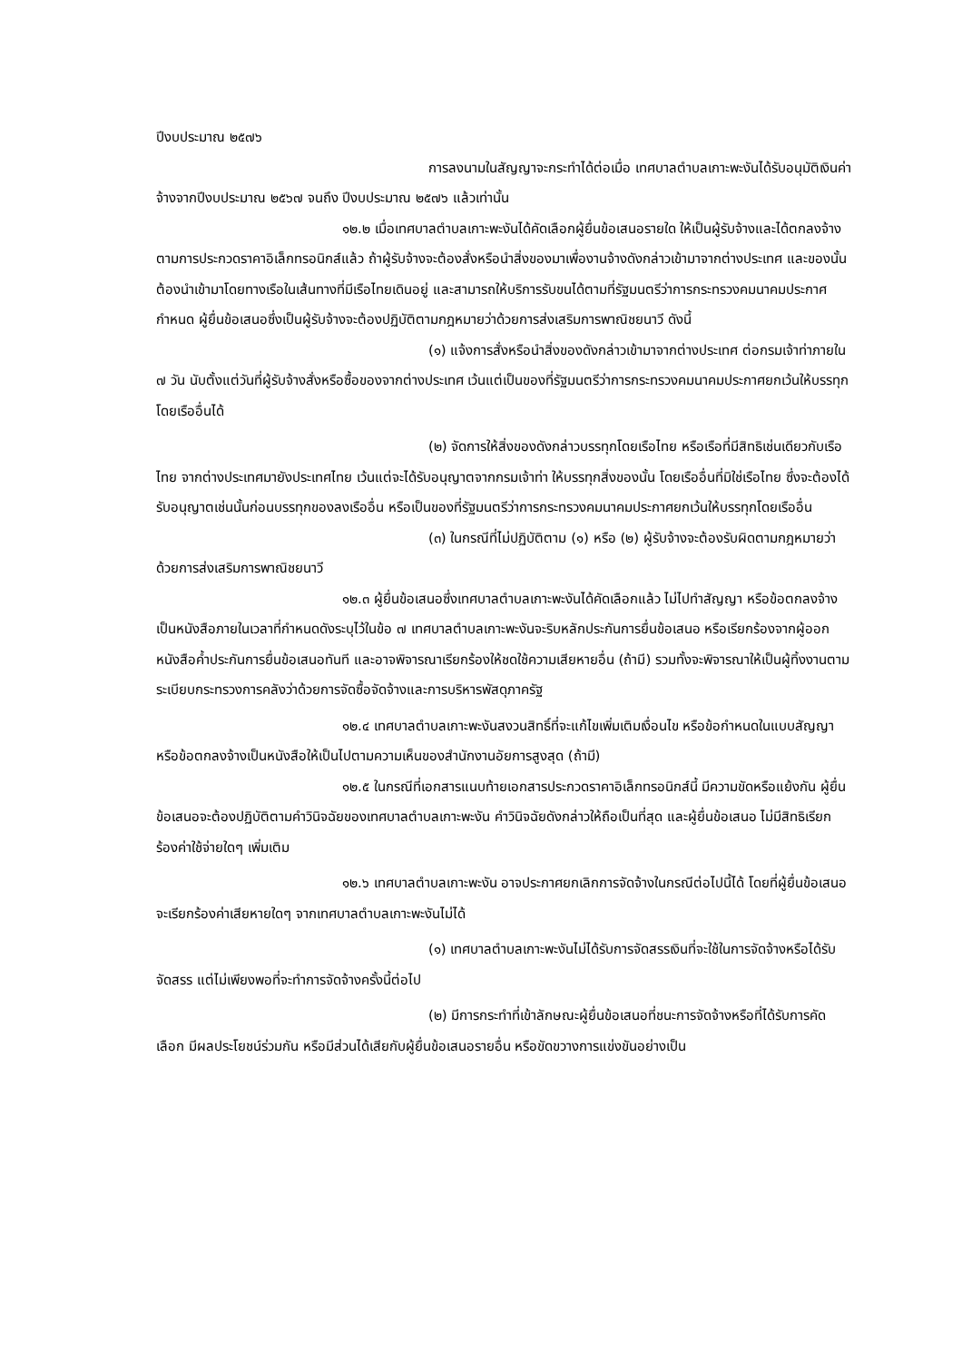ปีงบประมาณ ๒๕๗๖
การลงนามในสัญญาจะกระทำได้ต่อเมื่อ เทศบาลตำบลเกาะพะงันได้รับอนุมัติเงินค่าจ้างจากปีงบประมาณ ๒๕๖๗ จนถึง ปีงบประมาณ ๒๕๗๖ แล้วเท่านั้น
๑๒.๒ เมื่อเทศบาลตำบลเกาะพะงันได้คัดเลือกผู้ยื่นข้อเสนอรายใด ให้เป็นผู้รับจ้างและได้ตกลงจ้างตามการประกวดราคาอิเล็กทรอนิกส์แล้ว ถ้าผู้รับจ้างจะต้องสั่งหรือนำสิ่งของมาเพื่องานจ้างดังกล่าวเข้ามาจากต่างประเทศ และของนั้นต้องนำเข้ามาโดยทางเรือในเส้นทางที่มีเรือไทยเดินอยู่ และสามารถให้บริการรับขนได้ตามที่รัฐมนตรีว่าการกระทรวงคมนาคมประกาศกำหนด ผู้ยื่นข้อเสนอซึ่งเป็นผู้รับจ้างจะต้องปฏิบัติตามกฎหมายว่าด้วยการส่งเสริมการพาณิชยนาวี ดังนี้
(๑) แจ้งการสั่งหรือนำสิ่งของดังกล่าวเข้ามาจากต่างประเทศ ต่อกรมเจ้าท่าภายใน ๗ วัน นับตั้งแต่วันที่ผู้รับจ้างสั่งหรือซื้อของจากต่างประเทศ เว้นแต่เป็นของที่รัฐมนตรีว่าการกระทรวงคมนาคมประกาศยกเว้นให้บรรทุกโดยเรืออื่นได้
(๒) จัดการให้สิ่งของดังกล่าวบรรทุกโดยเรือไทย หรือเรือที่มีสิทธิเช่นเดียวกับเรือไทย จากต่างประเทศมายังประเทศไทย เว้นแต่จะได้รับอนุญาตจากกรมเจ้าท่า ให้บรรทุกสิ่งของนั้น โดยเรืออื่นที่มิใช่เรือไทย ซึ่งจะต้องได้รับอนุญาตเช่นนั้นก่อนบรรทุกของลงเรืออื่น หรือเป็นของที่รัฐมนตรีว่าการกระทรวงคมนาคมประกาศยกเว้นให้บรรทุกโดยเรืออื่น
(๓) ในกรณีที่ไม่ปฏิบัติตาม (๑) หรือ (๒) ผู้รับจ้างจะต้องรับผิดตามกฎหมายว่าด้วยการส่งเสริมการพาณิชยนาวี
๑๒.๓ ผู้ยื่นข้อเสนอซึ่งเทศบาลตำบลเกาะพะงันได้คัดเลือกแล้ว ไม่ไปทำสัญญา หรือข้อตกลงจ้างเป็นหนังสือภายในเวลาที่กำหนดดังระบุไว้ในข้อ ๗ เทศบาลตำบลเกาะพะงันจะริบหลักประกันการยื่นข้อเสนอ หรือเรียกร้องจากผู้ออกหนังสือค้ำประกันการยื่นข้อเสนอทันที และอาจพิจารณาเรียกร้องให้ชดใช้ความเสียหายอื่น (ถ้ามี) รวมทั้งจะพิจารณาให้เป็นผู้ทิ้งงานตามระเบียบกระทรวงการคลังว่าด้วยการจัดซื้อจัดจ้างและการบริหารพัสดุภาครัฐ
๑๒.๔ เทศบาลตำบลเกาะพะงันสงวนสิทธิ์ที่จะแก้ไขเพิ่มเติมเงื่อนไข หรือข้อกำหนดในแบบสัญญาหรือข้อตกลงจ้างเป็นหนังสือให้เป็นไปตามความเห็นของสำนักงานอัยการสูงสุด (ถ้ามี)
๑๒.๕ ในกรณีที่เอกสารแนบท้ายเอกสารประกวดราคาอิเล็กทรอนิกส์นี้ มีความขัดหรือแย้งกัน ผู้ยื่นข้อเสนอจะต้องปฏิบัติตามคำวินิจฉัยของเทศบาลตำบลเกาะพะงัน คำวินิจฉัยดังกล่าวให้ถือเป็นที่สุด และผู้ยื่นข้อเสนอ ไม่มีสิทธิเรียกร้องค่าใช้จ่ายใดๆ เพิ่มเติม
๑๒.๖ เทศบาลตำบลเกาะพะงัน อาจประกาศยกเลิกการจัดจ้างในกรณีต่อไปนี้ได้ โดยที่ผู้ยื่นข้อเสนอ จะเรียกร้องค่าเสียหายใดๆ จากเทศบาลตำบลเกาะพะงันไม่ได้
(๑) เทศบาลตำบลเกาะพะงันไม่ได้รับการจัดสรรเงินที่จะใช้ในการจัดจ้างหรือได้รับจัดสรร แต่ไม่เพียงพอที่จะทำการจัดจ้างครั้งนี้ต่อไป
(๒) มีการกระทำที่เข้าลักษณะผู้ยื่นข้อเสนอที่ชนะการจัดจ้างหรือที่ได้รับการคัดเลือก มีผลประโยชน์ร่วมกัน หรือมีส่วนได้เสียกับผู้ยื่นข้อเสนอรายอื่น หรือขัดขวางการแข่งขันอย่างเป็น